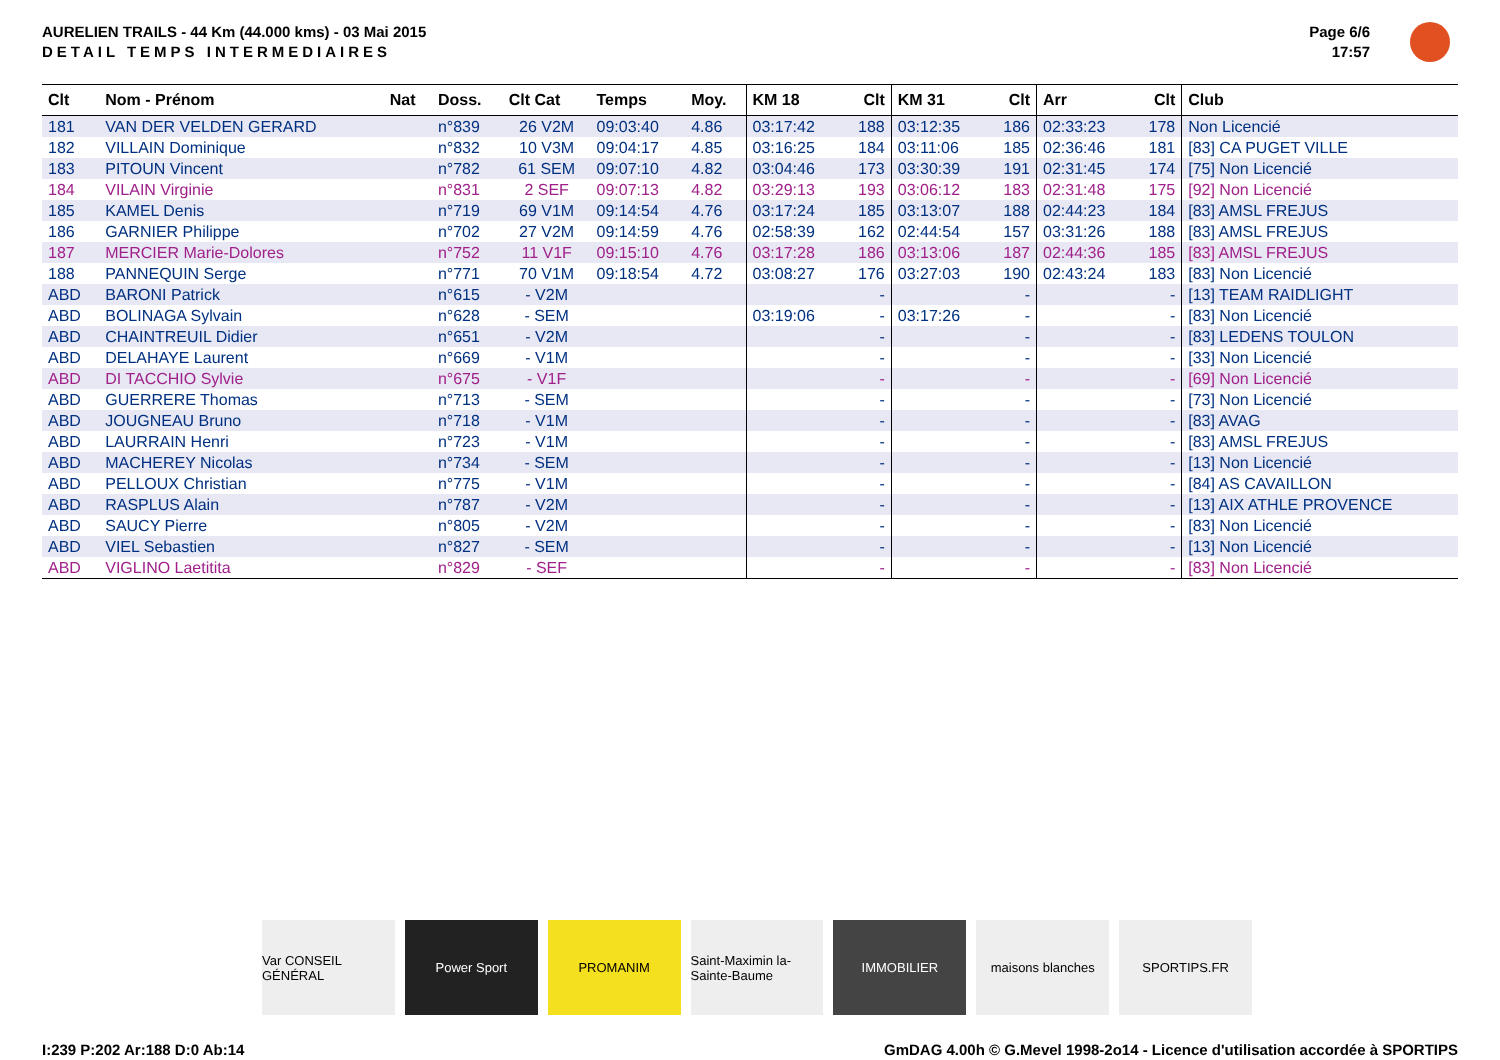AURELIEN TRAILS - 44 Km (44.000 kms) - 03 Mai 2015
DETAIL TEMPS INTERMEDIAIRES
Page 6/6
17:57
| Clt | Nom - Prénom | Nat | Doss. | Clt Cat | Temps | Moy. | KM 18 | Clt | KM 31 | Clt | Arr | Clt | Club |
| --- | --- | --- | --- | --- | --- | --- | --- | --- | --- | --- | --- | --- | --- |
| 181 | VAN DER VELDEN GERARD | | n°839 | 26 V2M | 09:03:40 | 4.86 | 03:17:42 | 188 | 03:12:35 | 186 | 02:33:23 | 178 | Non Licencié |
| 182 | VILLAIN Dominique | | n°832 | 10 V3M | 09:04:17 | 4.85 | 03:16:25 | 184 | 03:11:06 | 185 | 02:36:46 | 181 | [83] CA PUGET VILLE |
| 183 | PITOUN Vincent | | n°782 | 61 SEM | 09:07:10 | 4.82 | 03:04:46 | 173 | 03:30:39 | 191 | 02:31:45 | 174 | [75] Non Licencié |
| 184 | VILAIN Virginie | | n°831 | 2 SEF | 09:07:13 | 4.82 | 03:29:13 | 193 | 03:06:12 | 183 | 02:31:48 | 175 | [92] Non Licencié |
| 185 | KAMEL Denis | | n°719 | 69 V1M | 09:14:54 | 4.76 | 03:17:24 | 185 | 03:13:07 | 188 | 02:44:23 | 184 | [83] AMSL FREJUS |
| 186 | GARNIER Philippe | | n°702 | 27 V2M | 09:14:59 | 4.76 | 02:58:39 | 162 | 02:44:54 | 157 | 03:31:26 | 188 | [83] AMSL FREJUS |
| 187 | MERCIER Marie-Dolores | | n°752 | 11 V1F | 09:15:10 | 4.76 | 03:17:28 | 186 | 03:13:06 | 187 | 02:44:36 | 185 | [83] AMSL FREJUS |
| 188 | PANNEQUIN Serge | | n°771 | 70 V1M | 09:18:54 | 4.72 | 03:08:27 | 176 | 03:27:03 | 190 | 02:43:24 | 183 | [83] Non Licencié |
| ABD | BARONI Patrick | | n°615 | - V2M | | | | - | | - | | - | [13] TEAM RAIDLIGHT |
| ABD | BOLINAGA Sylvain | | n°628 | - SEM | | | 03:19:06 | - | 03:17:26 | - | | - | [83] Non Licencié |
| ABD | CHAINTREUIL Didier | | n°651 | - V2M | | | | - | | - | | - | [83] LEDENS TOULON |
| ABD | DELAHAYE Laurent | | n°669 | - V1M | | | | - | | - | | - | [33] Non Licencié |
| ABD | DI TACCHIO Sylvie | | n°675 | - V1F | | | | - | | - | | - | [69] Non Licencié |
| ABD | GUERRERE Thomas | | n°713 | - SEM | | | | - | | - | | - | [73] Non Licencié |
| ABD | JOUGNEAU Bruno | | n°718 | - V1M | | | | - | | - | | - | [83] AVAG |
| ABD | LAURRAIN Henri | | n°723 | - V1M | | | | - | | - | | - | [83] AMSL FREJUS |
| ABD | MACHEREY Nicolas | | n°734 | - SEM | | | | - | | - | | - | [13] Non Licencié |
| ABD | PELLOUX Christian | | n°775 | - V1M | | | | - | | - | | - | [84] AS CAVAILLON |
| ABD | RASPLUS Alain | | n°787 | - V2M | | | | - | | - | | - | [13] AIX ATHLE PROVENCE |
| ABD | SAUCY Pierre | | n°805 | - V2M | | | | - | | - | | - | [83] Non Licencié |
| ABD | VIEL Sebastien | | n°827 | - SEM | | | | - | | - | | - | [13] Non Licencié |
| ABD | VIGLINO Laetitita | | n°829 | - SEF | | | | - | | - | | - | [83] Non Licencié |
Var CONSEIL GÉNÉRAL Power Sport PROMANIM Saint-Maximin la-Sainte-Baume IMMOBILIER maisons blanches SPORTIPS.FR
I:239 P:202 Ar:188 D:0 Ab:14 GmDAG 4.00h © G.Mevel 1998-2o14 - Licence d'utilisation accordée à SPORTIPS